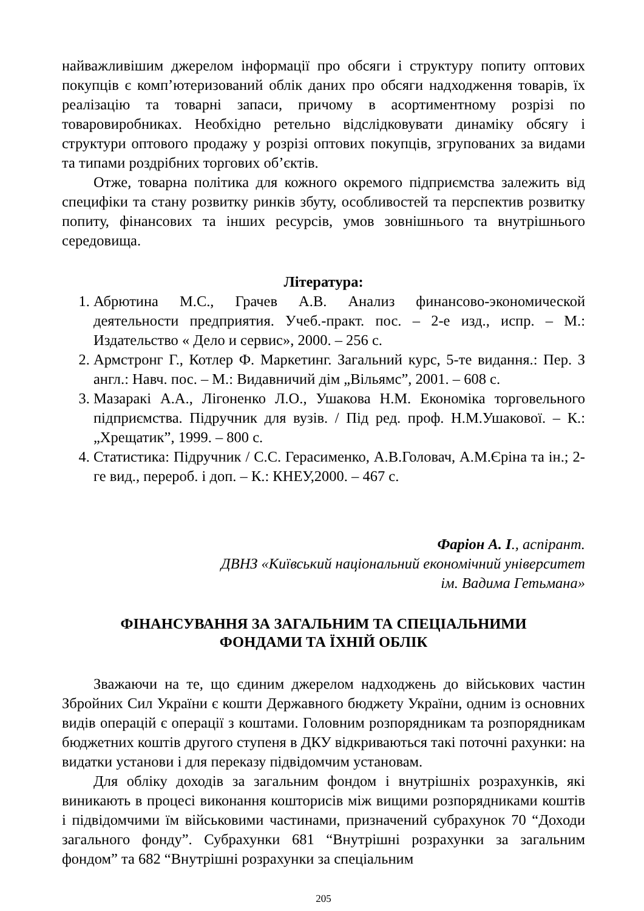найважливішим джерелом інформації про обсяги і структуру попиту оптових покупців є комп’ютеризований облік даних про обсяги надходження товарів, їх реалізацію та товарні запаси, причому в асортиментному розрізі по товаровиробниках. Необхідно ретельно відслідковувати динаміку обсягу і структури оптового продажу у розрізі оптових покупців, згрупованих за видами та типами роздрібних торгових об’єктів.
Отже, товарна політика для кожного окремого підприємства залежить від специфіки та стану розвитку ринків збуту, особливостей та перспектив розвитку попиту, фінансових та інших ресурсів, умов зовнішнього та внутрішнього середовища.
Література:
1. Абрютина М.С., Грачев А.В. Анализ финансово-экономической деятельности предприятия. Учеб.-практ. пос. – 2-е изд., испр. – М.: Издательство « Дело и сервис», 2000. – 256 с.
2. Армстронг Г., Котлер Ф. Маркетинг. Загальний курс, 5-те видання.: Пер. З англ.: Навч. пос. – М.: Видавничий дім „Вільямс”, 2001. – 608 с.
3. Мазаракі А.А., Лігоненко Л.О., Ушакова Н.М. Економіка торговельного підприємства. Підручник для вузів. / Під ред. проф. Н.М.Ушакової. – К.: „Хрещатик”, 1999. – 800 с.
4. Статистика: Підручник / С.С. Герасименко, А.В.Головач, А.М.Єріна та ін.; 2-ге вид., перероб. і доп. – К.: КНЕУ,2000. – 467 с.
Фаріон А. І., аспірант.
ДВНЗ «Київський національний економічний університет
ім. Вадима Гетьмана»
ФІНАНСУВАННЯ ЗА ЗАГАЛЬНИМ ТА СПЕЦІАЛЬНИМИ
ФОНДАМИ ТА ЇХНІЙ ОБЛІК
Зважаючи на те, що єдиним джерелом надходжень до військових частин Збройних Сил України є кошти Державного бюджету України, одним із основних видів операцій є операції з коштами. Головним розпорядникам та розпорядникам бюджетних коштів другого ступеня в ДКУ відкриваються такі поточні рахунки: на видатки установи і для переказу підвідомчим установам.
Для обліку доходів за загальним фондом і внутрішніх розрахунків, які виникають в процесі виконання кошторисів між вищими розпорядниками коштів і підвідомчими їм військовими частинами, призначений субрахунок 70 “Доходи загального фонду”. Субрахунки 681 “Внутрішні розрахунки за загальним фондом” та 682 “Внутрішні розрахунки за спеціальним
205